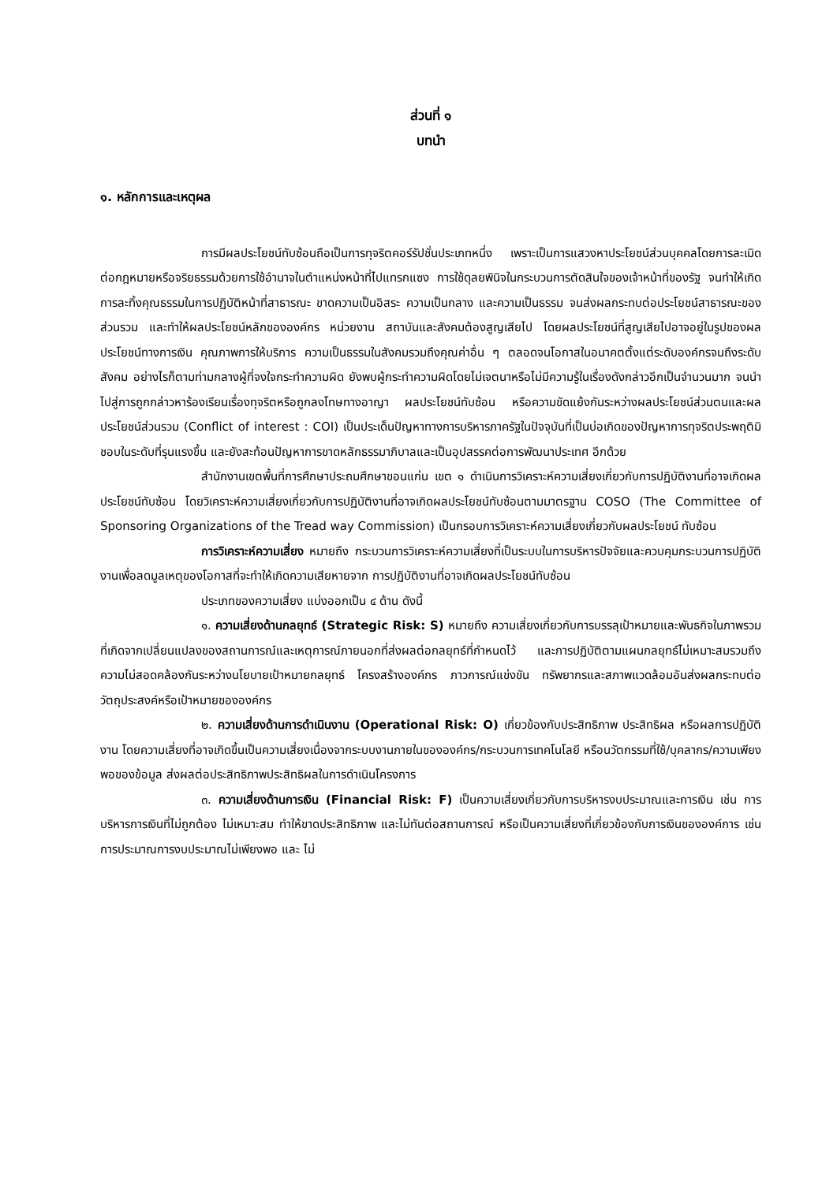ส่วนที่ ๑
บทนำ
๑. หลักการและเหตุผล
การมีผลประโยชน์ทับซ้อนถือเป็นการทุจริตคอร์รัปชั่นประเภทหนึ่ง เพราะเป็นการแสวงหาประโยชน์ส่วนบุคคลโดยการละเมิดต่อกฎหมายหรือจริยธรรมด้วยการใช้อำนาจในตำแหน่งหน้าที่ไปแทรกแซง การใช้ดุลยพินิจในกระบวนการตัดสินใจของเจ้าหน้าที่ของรัฐ จนทำให้เกิดการละทิ้งคุณธรรมในการปฏิบัติหน้าที่สาธารณะ ขาดความเป็นอิสระ ความเป็นกลาง และความเป็นธรรม จนส่งผลกระทบต่อประโยชน์สาธารณะของส่วนรวม และทำให้ผลประโยชน์หลักขององค์กร หน่วยงาน สถาบันและสังคมต้องสูญเสียไป โดยผลประโยชน์ที่สูญเสียไปอาจอยู่ในรูปของผลประโยชน์ทางการเงิน คุณภาพการให้บริการ ความเป็นธรรมในสังคมรวมถึงคุณค่าอื่น ๆ ตลอดจนโอกาสในอนาคตตั้งแต่ระดับองค์กรจนถึงระดับสังคม อย่างไรก็ตามท่ามกลางผู้ที่จงใจกระทำความผิด ยังพบผู้กระทำความผิดโดยไม่เจตนาหรือไม่มีความรู้ในเรื่องดังกล่าวอีกเป็นจำนวนมาก จนนำไปสู่การถูกกล่าวหาร้องเรียนเรื่องทุจริตหรือถูกลงโทษทางอาญา ผลประโยชน์ทับซ้อน หรือความขัดแย้งกันระหว่างผลประโยชน์ส่วนตนและผลประโยชน์ส่วนรวม (Conflict of interest : COI) เป็นประเด็นปัญหาทางการบริหารภาครัฐในปัจจุบันที่เป็นบ่อเกิดของปัญหาการทุจริตประพฤติมิชอบในระดับที่รุนแรงขึ้น และยังสะท้อนปัญหาการขาดหลักธรรมาภิบาลและเป็นอุปสรรคต่อการพัฒนาประเทศ อีกด้วย
สำนักงานเขตพื้นที่การศึกษาประถมศึกษาขอนแก่น เขต ๑ ดำเนินการวิเคราะห์ความเสี่ยงเกี่ยวกับการปฏิบัติงานที่อาจเกิดผลประโยชน์ทับซ้อน โดยวิเคราะห์ความเสี่ยงเกี่ยวกับการปฏิบัติงานที่อาจเกิดผลประโยชน์ทับซ้อนตามมาตรฐาน COSO (The Committee of Sponsoring Organizations of the Tread way Commission) เป็นกรอบการวิเคราะห์ความเสี่ยงเกี่ยวกับผลประโยชน์ ทับซ้อน
การวิเคราะห์ความเสี่ยง หมายถึง กระบวนการวิเคราะห์ความเสี่ยงที่เป็นระบบในการบริหารปัจจัยและควบคุมกระบวนการปฏิบัติงานเพื่อลดมูลเหตุของโอกาสที่จะทำให้เกิดความเสียหายจาก การปฏิบัติงานที่อาจเกิดผลประโยชน์ทับซ้อน
ประเภทของความเสี่ยง แบ่งออกเป็น ๔ ด้าน ดังนี้
๑. ความเสี่ยงด้านกลยุทธ์ (Strategic Risk: S) หมายถึง ความเสี่ยงเกี่ยวกับการบรรลุเป้าหมายและพันธกิจในภาพรวมที่เกิดจากเปลี่ยนแปลงของสถานการณ์และเหตุการณ์ภายนอกที่ส่งผลต่อกลยุทธ์ที่กำหนดไว้ และการปฏิบัติตามแผนกลยุทธ์ไม่เหมาะสมรวมถึงความไม่สอดคล้องกันระหว่างนโยบายเป้าหมายกลยุทธ์ โครงสร้างองค์กร ภาวการณ์แข่งขัน ทรัพยากรและสภาพแวดล้อมอันส่งผลกระทบต่อวัตถุประสงค์หรือเป้าหมายขององค์กร
๒. ความเสี่ยงด้านการดำเนินงาน (Operational Risk: O) เกี่ยวข้องกับประสิทธิภาพ ประสิทธิผล หรือผลการปฏิบัติงาน โดยความเสี่ยงที่อาจเกิดขึ้นเป็นความเสี่ยงเนื่องจากระบบงานภายในขององค์กร/กระบวนการเทคโนโลยี หรือนวัตกรรมที่ใช้/บุคลากร/ความเพียงพอของข้อมูล ส่งผลต่อประสิทธิภาพประสิทธิผลในการดำเนินโครงการ
๓. ความเสี่ยงด้านการเงิน (Financial Risk: F) เป็นความเสี่ยงเกี่ยวกับการบริหารงบประมาณและการเงิน เช่น การบริหารการเงินที่ไม่ถูกต้อง ไม่เหมาะสม ทำให้ขาดประสิทธิภาพ และไม่ทันต่อสถานการณ์ หรือเป็นความเสี่ยงที่เกี่ยวข้องกับการเงินขององค์การ เช่นการประมาณการงบประมาณไม่เพียงพอ และ ไม่